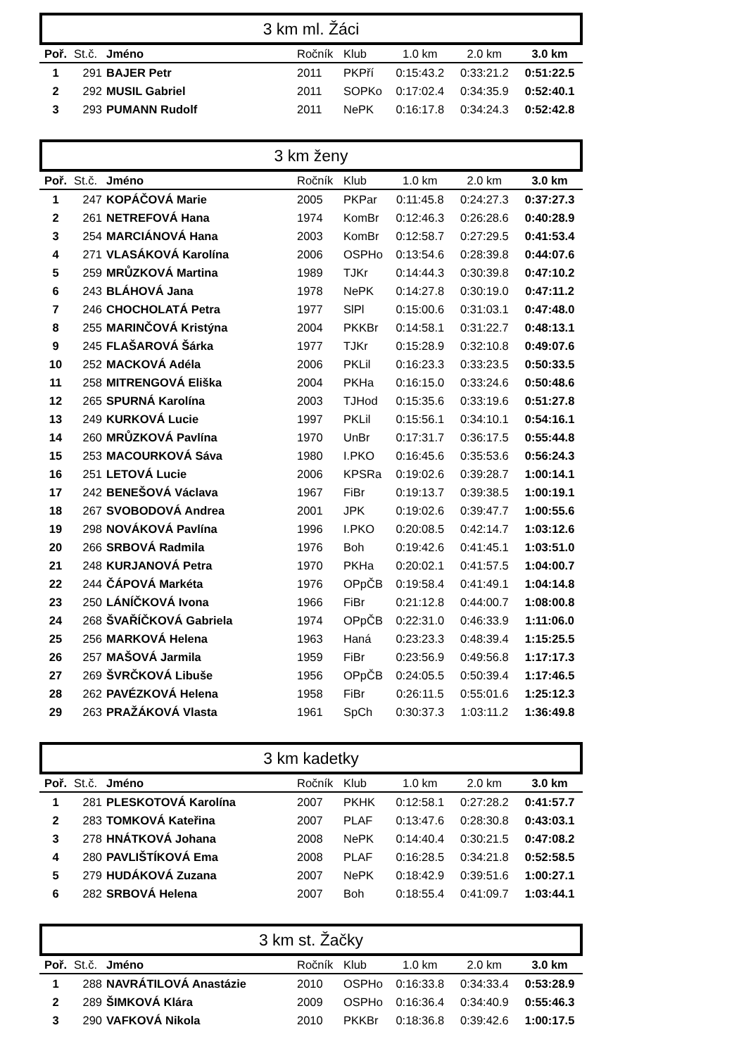3 km ml. Žáci
| Poř. | St.č. | Jméno | Ročník | Klub | 1.0 km | 2.0 km | 3.0 km |
| --- | --- | --- | --- | --- | --- | --- | --- |
| 1 | 291 | BAJER Petr | 2011 | PKPří | 0:15:43.2 | 0:33:21.2 | 0:51:22.5 |
| 2 | 292 | MUSIL Gabriel | 2011 | SOPKo | 0:17:02.4 | 0:34:35.9 | 0:52:40.1 |
| 3 | 293 | PUMANN Rudolf | 2011 | NePK | 0:16:17.8 | 0:34:24.3 | 0:52:42.8 |
3 km ženy
| Poř. | St.č. | Jméno | Ročník | Klub | 1.0 km | 2.0 km | 3.0 km |
| --- | --- | --- | --- | --- | --- | --- | --- |
| 1 | 247 | KOPÁČOVÁ Marie | 2005 | PKPar | 0:11:45.8 | 0:24:27.3 | 0:37:27.3 |
| 2 | 261 | NETREFOVÁ Hana | 1974 | KomBr | 0:12:46.3 | 0:26:28.6 | 0:40:28.9 |
| 3 | 254 | MARCIÁNOVÁ Hana | 2003 | KomBr | 0:12:58.7 | 0:27:29.5 | 0:41:53.4 |
| 4 | 271 | VLASÁKOVÁ Karolína | 2006 | OSPHo | 0:13:54.6 | 0:28:39.8 | 0:44:07.6 |
| 5 | 259 | MRŮZKOVÁ Martina | 1989 | TJKr | 0:14:44.3 | 0:30:39.8 | 0:47:10.2 |
| 6 | 243 | BLÁHOVÁ Jana | 1978 | NePK | 0:14:27.8 | 0:30:19.0 | 0:47:11.2 |
| 7 | 246 | CHOCHOLATÁ Petra | 1977 | SlPl | 0:15:00.6 | 0:31:03.1 | 0:47:48.0 |
| 8 | 255 | MARINČOVÁ Kristýna | 2004 | PKKBr | 0:14:58.1 | 0:31:22.7 | 0:48:13.1 |
| 9 | 245 | FLAŠAROVÁ Šárka | 1977 | TJKr | 0:15:28.9 | 0:32:10.8 | 0:49:07.6 |
| 10 | 252 | MACKOVÁ Adéla | 2006 | PKLil | 0:16:23.3 | 0:33:23.5 | 0:50:33.5 |
| 11 | 258 | MITRENGOVÁ Eliška | 2004 | PKHa | 0:16:15.0 | 0:33:24.6 | 0:50:48.6 |
| 12 | 265 | SPURNÁ Karolína | 2003 | TJHod | 0:15:35.6 | 0:33:19.6 | 0:51:27.8 |
| 13 | 249 | KURKOVÁ Lucie | 1997 | PKLil | 0:15:56.1 | 0:34:10.1 | 0:54:16.1 |
| 14 | 260 | MRŮZKOVÁ Pavlína | 1970 | UnBr | 0:17:31.7 | 0:36:17.5 | 0:55:44.8 |
| 15 | 253 | MACOURKOVÁ Sáva | 1980 | I.PKO | 0:16:45.6 | 0:35:53.6 | 0:56:24.3 |
| 16 | 251 | LETOVÁ Lucie | 2006 | KPSRa | 0:19:02.6 | 0:39:28.7 | 1:00:14.1 |
| 17 | 242 | BENEŠOVÁ Václava | 1967 | FiBr | 0:19:13.7 | 0:39:38.5 | 1:00:19.1 |
| 18 | 267 | SVOBODOVÁ Andrea | 2001 | JPK | 0:19:02.6 | 0:39:47.7 | 1:00:55.6 |
| 19 | 298 | NOVÁKOVÁ Pavlína | 1996 | I.PKO | 0:20:08.5 | 0:42:14.7 | 1:03:12.6 |
| 20 | 266 | SRBOVÁ Radmila | 1976 | Boh | 0:19:42.6 | 0:41:45.1 | 1:03:51.0 |
| 21 | 248 | KURJANOVÁ Petra | 1970 | PKHa | 0:20:02.1 | 0:41:57.5 | 1:04:00.7 |
| 22 | 244 | ČÁPOVÁ Markéta | 1976 | OPpČB | 0:19:58.4 | 0:41:49.1 | 1:04:14.8 |
| 23 | 250 | LÁNÍČKOVÁ Ivona | 1966 | FiBr | 0:21:12.8 | 0:44:00.7 | 1:08:00.8 |
| 24 | 268 | ŠVAŘÍČKOVÁ Gabriela | 1974 | OPpČB | 0:22:31.0 | 0:46:33.9 | 1:11:06.0 |
| 25 | 256 | MARKOVÁ Helena | 1963 | Haná | 0:23:23.3 | 0:48:39.4 | 1:15:25.5 |
| 26 | 257 | MAŠOVÁ Jarmila | 1959 | FiBr | 0:23:56.9 | 0:49:56.8 | 1:17:17.3 |
| 27 | 269 | ŠVRČKOVÁ Libuše | 1956 | OPpČB | 0:24:05.5 | 0:50:39.4 | 1:17:46.5 |
| 28 | 262 | PAVÉZKOVÁ Helena | 1958 | FiBr | 0:26:11.5 | 0:55:01.6 | 1:25:12.3 |
| 29 | 263 | PRAŽÁKOVÁ Vlasta | 1961 | SpCh | 0:30:37.3 | 1:03:11.2 | 1:36:49.8 |
3 km kadetky
| Poř. | St.č. | Jméno | Ročník | Klub | 1.0 km | 2.0 km | 3.0 km |
| --- | --- | --- | --- | --- | --- | --- | --- |
| 1 | 281 | PLESKOTOVÁ Karolína | 2007 | PKHK | 0:12:58.1 | 0:27:28.2 | 0:41:57.7 |
| 2 | 283 | TOMKOVÁ Kateřina | 2007 | PLAF | 0:13:47.6 | 0:28:30.8 | 0:43:03.1 |
| 3 | 278 | HNÁTKOVÁ Johana | 2008 | NePK | 0:14:40.4 | 0:30:21.5 | 0:47:08.2 |
| 4 | 280 | PAVLIŠTÍKOVÁ Ema | 2008 | PLAF | 0:16:28.5 | 0:34:21.8 | 0:52:58.5 |
| 5 | 279 | HUDÁKOVÁ Zuzana | 2007 | NePK | 0:18:42.9 | 0:39:51.6 | 1:00:27.1 |
| 6 | 282 | SRBOVÁ Helena | 2007 | Boh | 0:18:55.4 | 0:41:09.7 | 1:03:44.1 |
3 km st. Žačky
| Poř. | St.č. | Jméno | Ročník | Klub | 1.0 km | 2.0 km | 3.0 km |
| --- | --- | --- | --- | --- | --- | --- | --- |
| 1 | 288 | NAVRÁTILOVÁ Anastázie | 2010 | OSPHo | 0:16:33.8 | 0:34:33.4 | 0:53:28.9 |
| 2 | 289 | ŠIMKOVÁ Klára | 2009 | OSPHo | 0:16:36.4 | 0:34:40.9 | 0:55:46.3 |
| 3 | 290 | VAFKOVÁ Nikola | 2010 | PKKBr | 0:18:36.8 | 0:39:42.6 | 1:00:17.5 |